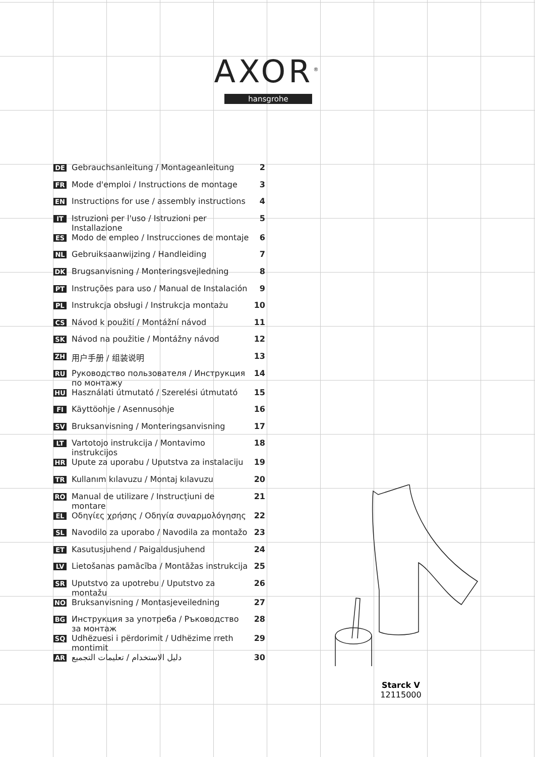AXOR<sup>®</sup>
hansgrohe
DE Gebrauchsanleitung / Montageanleitung 2
FR Mode d'emploi / Instructions de montage 3
EN Instructions for use / assembly instructions 4
IT Istruzioni per l'uso / Istruzioni per Installazione 5
ES Modo de empleo / Instrucciones de montaje 6
NL Gebruiksaanwijzing / Handleiding 7
DK Brugsanvisning / Monteringsvejledning 8
PT Instruções para uso / Manual de Instalación 9
PL Instrukcja obsługi / Instrukcja montażu 10
CS Návod k použití / Montážní návod 11
SK Návod na použitie / Montážny návod 12
ZH 用户手册 / 组装说明 13
RU Руководство пользователя / Инструкция по монтажу 14
HU Használati útmutató / Szerelési útmutató 15
FI Käyttöohje / Asennusohje 16
SV Bruksanvisning / Monteringsanvisning 17
LT Vartotojo instrukcija / Montavimo instrukcijos 18
HR Upute za uporabu / Uputstva za instalaciju 19
TR Kullanım kılavuzu / Montaj kılavuzu 20
RO Manual de utilizare / Instrucțiuni de montare 21
EL Οδηγίες χρήσης / Οδηγία συναρμολόγησης 22
SL Navodilo za uporabo / Navodila za montažo 23
ET Kasutusjuhend / Paigaldusjuhend 24
LV Lietošanas pamācība / Montāžas instrukcija 25
SR Uputstvo za upotrebu / Uputstvo za montažu 26
NO Bruksanvisning / Montasjeveiledning 27
BG Инструкция за употреба / Ръководство за монтаж 28
SQ Udhëzuesi i përdorimit / Udhëzime rreth montimit 29
AR دليل الاستخدام / تعليمات التجميع 30
Starck V
12115000